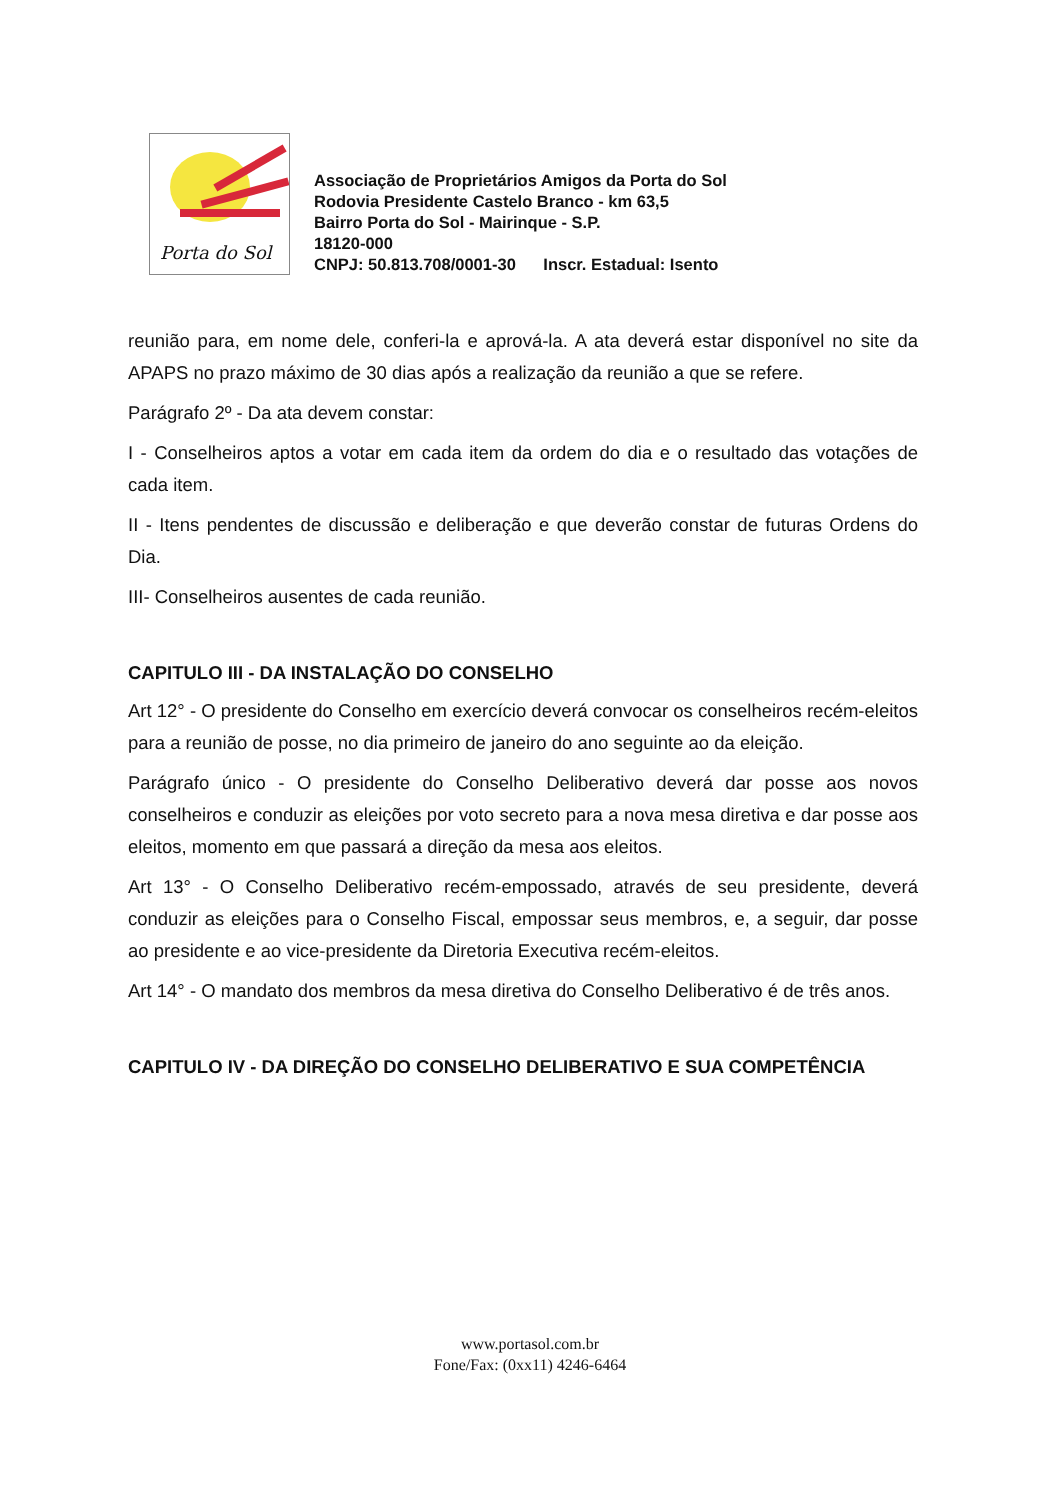Porta do Sol
Associação de Proprietários Amigos da Porta do Sol
Rodovia Presidente Castelo Branco - km 63,5
Bairro Porta do Sol - Mairinque - S.P.
18120-000
CNPJ: 50.813.708/0001-30 Inscr. Estadual: Isento
reunião para, em nome dele, conferi-la e aprová-la. A ata deverá estar disponível no site da APAPS no prazo máximo de 30 dias após a realização da reunião a que se refere.
Parágrafo 2º - Da ata devem constar:
I - Conselheiros aptos a votar em cada item da ordem do dia e o resultado das votações de cada item.
II - Itens pendentes de discussão e deliberação e que deverão constar de futuras Ordens do Dia.
III- Conselheiros ausentes de cada reunião.
CAPITULO III - DA INSTALAÇÃO DO CONSELHO
Art 12° - O presidente do Conselho em exercício deverá convocar os conselheiros recém-eleitos para a reunião de posse, no dia primeiro de janeiro do ano seguinte ao da eleição.
Parágrafo único - O presidente do Conselho Deliberativo deverá dar posse aos novos conselheiros e conduzir as eleições por voto secreto para a nova mesa diretiva e dar posse aos eleitos, momento em que passará a direção da mesa aos eleitos.
Art 13° - O Conselho Deliberativo recém-empossado, através de seu presidente, deverá conduzir as eleições para o Conselho Fiscal, empossar seus membros, e, a seguir, dar posse ao presidente e ao vice-presidente da Diretoria Executiva recém-eleitos.
Art 14° - O mandato dos membros da mesa diretiva do Conselho Deliberativo é de três anos.
CAPITULO IV - DA DIREÇÃO DO CONSELHO DELIBERATIVO E SUA COMPETÊNCIA
www.portasol.com.br
Fone/Fax: (0xx11) 4246-6464